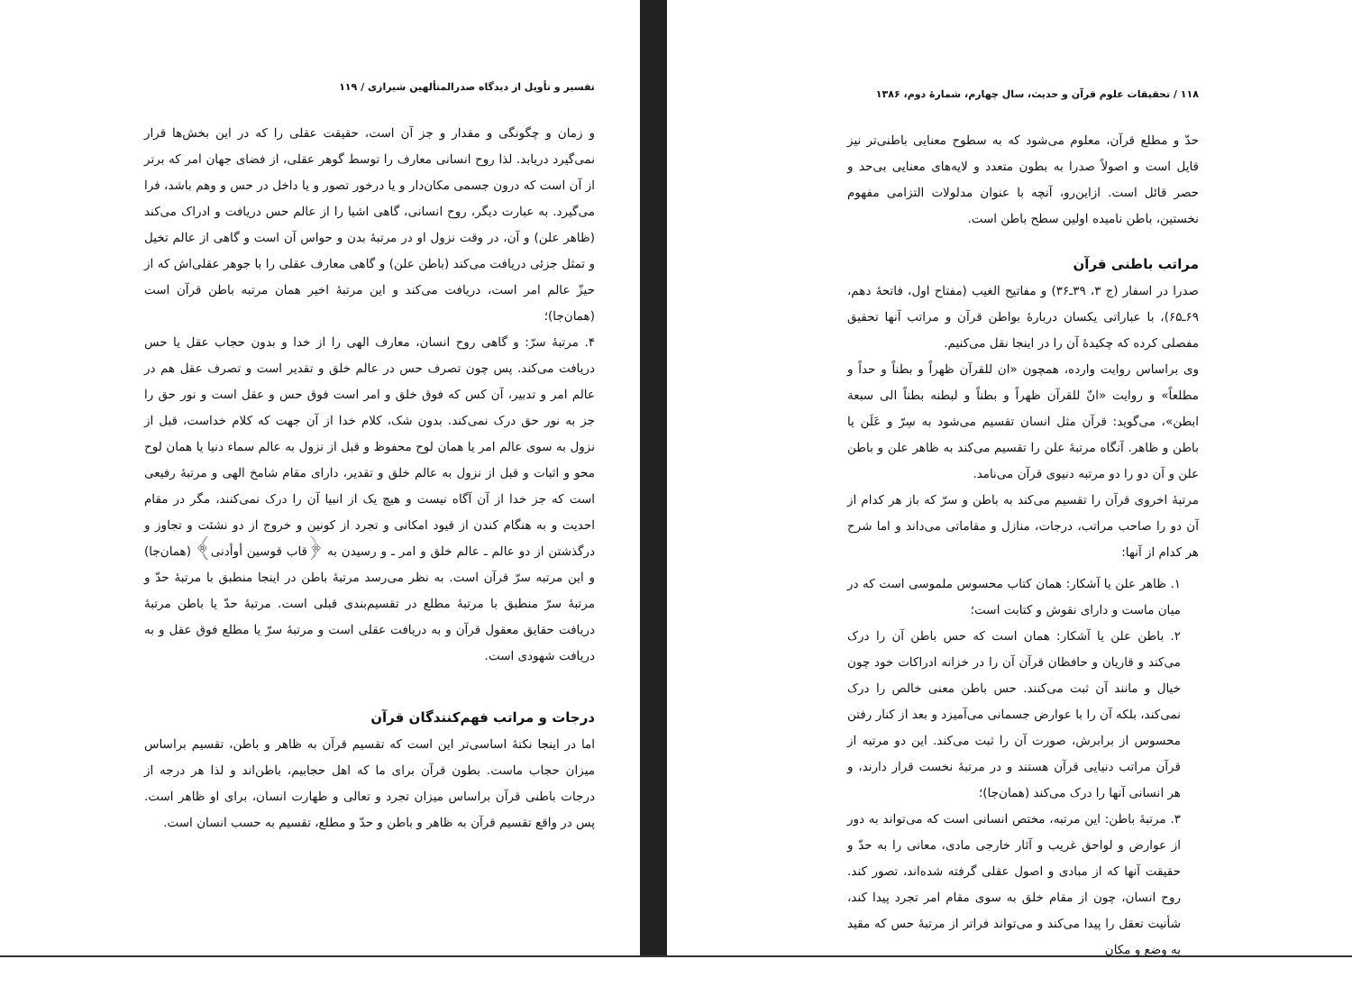۱۱۸ / تحقیقات علوم قرآن و حدیث، سال چهارم، شمارهٔ دوم، ۱۳۸۶
حدّ و مطلع قرآن، معلوم می‌شود که به سطوح معنایی باطنی‌تر نیز قایل است و اصولاً صدرا به بطون متعدد و لایه‌های معنایی بی‌حد و حصر قائل است. ازاین‌رو، آنچه با عنوان مدلولات التزامی مفهوم نخستین، باطن نامیده اولین سطح باطن است.
مراتب باطنی قرآن
صدرا در اسفار (ج ۳، ۳۹ـ۳۶) و مفاتیح الغیب (مفتاح اول، فاتحهٔ دهم، ۶۹ـ۶۵)، با عباراتی یکسان دربارهٔ بواطن قرآن و مراتب آنها تحقیق مفصلی کرده که چکیدهٔ آن را در اینجا نقل می‌کنیم.
وی براساس روایت وارده، همچون «ان للقرآن ظهراً و بطناً و حداً و مطلعاً» و روایت «انّ للقرآن ظهراً و بطناً و لبطنه بطناً الی سبعة ابطن»، می‌گوید: قرآن مثل انسان تقسیم می‌شود به سِرّ و عَلَن یا باطن و ظاهر. آنگاه مرتبهٔ علن را تقسیم می‌کند به ظاهر علن و باطن علن و آن دو را دو مرتبه دنیوی قرآن می‌نامد.
مرتبهٔ اخروی قرآن را تقسیم می‌کند به باطن و سرّ که باز هر کدام از آن دو را صاحب مراتب، درجات، منازل و مقاماتی می‌داند و اما شرح هر کدام از آنها:
۱. ظاهر علن یا آشکار: همان کتاب محسوس ملموسی است که در میان ماست و دارای نقوش و کتابت است؛
۲. باطن علن یا آشکار: همان است که حس باطن آن را درک می‌کند و قاریان و حافظان قرآن آن را در خزانه ادراکات خود چون خیال و مانند آن ثبت می‌کنند. حس باطن معنی خالص را درک نمی‌کند، بلکه آن را با عوارض جسمانی می‌آمیزد و بعد از کنار رفتن محسوس از برابرش، صورت آن را ثبت می‌کند. این دو مرتبه از قرآن مراتب دنیایی قرآن هستند و در مرتبهٔ نخست قرار دارند، و هر انسانی آنها را درک می‌کند (همان‌جا)؛
۳. مرتبهٔ باطن: این مرتبه، مختص انسانی است که می‌تواند به دور از عوارض و لواحق غریب و آثار خارجی مادی، معانی را به حدّ و حقیقت آنها که از مبادی و اصول عقلی گرفته شده‌اند، تصور کند. روح انسان، چون از مقام خلق به سوی مقام امر تجرد پیدا کند، شأنیت تعقل را پیدا می‌کند و می‌تواند فراتر از مرتبهٔ حس که مقید به وضع و مکان
تفسیر و تأویل از دیدگاه صدرالمتألهین شیرازی / ۱۱۹
و زمان و چگونگی و مقدار و جز آن است، حقیقت عقلی را که در این بخش‌ها قرار نمی‌گیرد دریابد. لذا روح انسانی معارف را توسط گوهر عقلی، از فضای جهان امر که برتر از آن است که درون جسمی مکان‌دار و یا درخور تصور و یا داخل در حس و وهم باشد، فرا می‌گیرد. به عبارت دیگر، روح انسانی، گاهی اشیا را از عالم حس دریافت و ادراک می‌کند (ظاهر علن) و آن، در وقت نزول او در مرتبهٔ بدن و حواس آن است و گاهی از عالم تخیل و تمثل جزئی دریافت می‌کند (باطن علن) و گاهی معارف عقلی را با جوهر عقلی‌اش که از حیزّ عالم امر است، دریافت می‌کند و این مرتبهٔ اخیر همان مرتبه باطن قرآن است (همان‌جا)؛
۴. مرتبهٔ سرّ: و گاهی روح انسان، معارف الهی را از خدا و بدون حجاب عقل یا حس دریافت می‌کند. پس چون تصرف حس در عالم خلق و تقدیر است و تصرف عقل هم در عالم امر و تدبیر، آن کس که فوق خلق و امر است فوق حس و عقل است و نور حق را جز به نور حق درک نمی‌کند. بدون شک، کلام خدا از آن جهت که کلام خداست، قبل از نزول به سوی عالم امر یا همان لوح محفوظ و قبل از نزول به عالم سماء دنیا یا همان لوح محو و اثبات و قبل از نزول به عالم خلق و تقدیر، دارای مقام شامخ الهی و مرتبهٔ رفیعی است که جز خدا از آن آگاه نیست و هیچ یک از انبیا آن را درک نمی‌کنند، مگر در مقام احدیت و به هنگام کندن از قیود امکانی و تجرد از کونین و خروج از دو نشئت و تجاوز و درگذشتن از دو عالم ـ عالم خلق و امر ـ و رسیدن به ﴿قاب قوسین أوأدنی﴾ (همان‌جا) و این مرتبه سرّ قرآن است. به نظر می‌رسد مرتبهٔ باطن در اینجا منطبق با مرتبهٔ حدّ و مرتبهٔ سرّ منطبق با مرتبهٔ مطلع در تقسیم‌بندی قبلی است. مرتبهٔ حدّ یا باطن مرتبهٔ دریافت حقایق معقول قرآن و به دریافت عقلی است و مرتبهٔ سرّ یا مطلع فوق عقل و به دریافت شهودی است.
درجات و مراتب فهم‌کنندگان قرآن
اما در اینجا نکتهٔ اساسی‌تر این است که تقسیم قرآن به ظاهر و باطن، تقسیم براساس میزان حجاب ماست. بطون قرآن برای ما که اهل حجابیم، باطن‌اند و لذا هر درجه از درجات باطنی قرآن براساس میزان تجرد و تعالی و طهارت انسان، برای او ظاهر است. پس در واقع تقسیم قرآن به ظاهر و باطن و حدّ و مطلع، تقسیم به حسب انسان است.